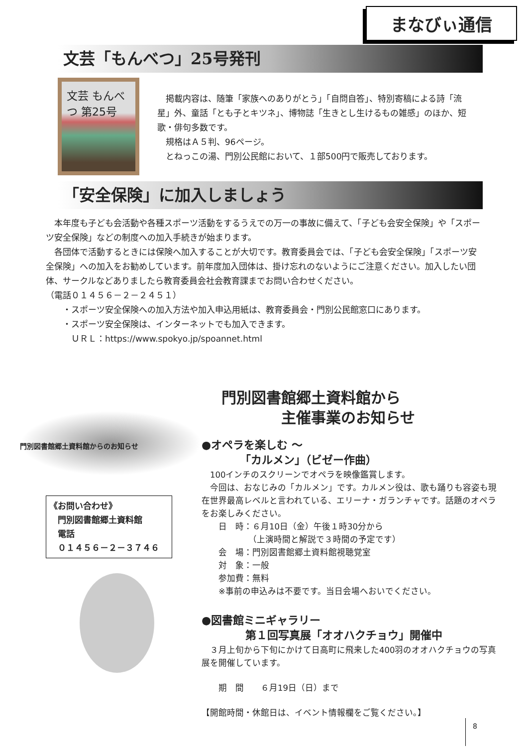まなびぃ通信
文芸「もんべつ」25号発刊
文芸 もんべつ 第25号
　掲載内容は、随筆「家族へのありがとう」「自問自答」、特別寄稿による詩「流星」外、童話「とも子とキツネ」、博物誌「生きとし生けるもの雑感」のほか、短歌・俳句多数です。
　規格はＡ５判、96ページ。
　とねっこの湯、門別公民館において、１部500円で販売しております。
「安全保険」に加入しましょう
　本年度も子ども会活動や各種スポーツ活動をするうえでの万一の事故に備えて、「子ども会安全保険」や「スポーツ安全保険」などの制度への加入手続きが始まります。
　各団体で活動するときには保険へ加入することが大切です。教育委員会では、「子ども会安全保険」「スポーツ安全保険」への加入をお勧めしています。前年度加入団体は、掛け忘れのないようにご注意ください。加入したい団体、サークルなどありましたら教育委員会社会教育課までお問い合わせください。
（電話０１４５６－２－２４５１）
　　・スポーツ安全保険への加入方法や加入申込用紙は、教育委員会・門別公民館窓口にあります。
　　・スポーツ安全保険は、インターネットでも加入できます。
　　　ＵＲＬ：https://www.spokyo.jp/spoannet.html
門別図書館郷土資料館からのお知らせ
《お問い合わせ》
　門別図書館郷土資料館
　電話
　０１４５６－２－３７４６
門別図書館郷土資料館から
　　　　主催事業のお知らせ
●オペラを楽しむ ～
　　　　「カルメン」（ビゼー作曲）
　100インチのスクリーンでオペラを映像鑑賞します。
　今回は、おなじみの「カルメン」です。カルメン役は、歌も踊りも容姿も現在世界最高レベルと言われている、エリーナ・ガランチャです。話題のオペラをお楽しみください。
　　日　時：６月10日（金）午後１時30分から
　　　　　　（上演時間と解説で３時間の予定です）
　　会　場：門別図書館郷土資料館視聴覚室
　　対　象：一般
　　参加費：無料
　　※事前の申込みは不要です。当日会場へおいでください。
●図書館ミニギャラリー
　　　　第１回写真展「オオハクチョウ」開催中
　３月上旬から下旬にかけて日高町に飛来した400羽のオオハクチョウの写真展を開催しています。
　　期　間　　６月19日（日）まで
【開館時間・休館日は、イベント情報欄をご覧ください。】
8